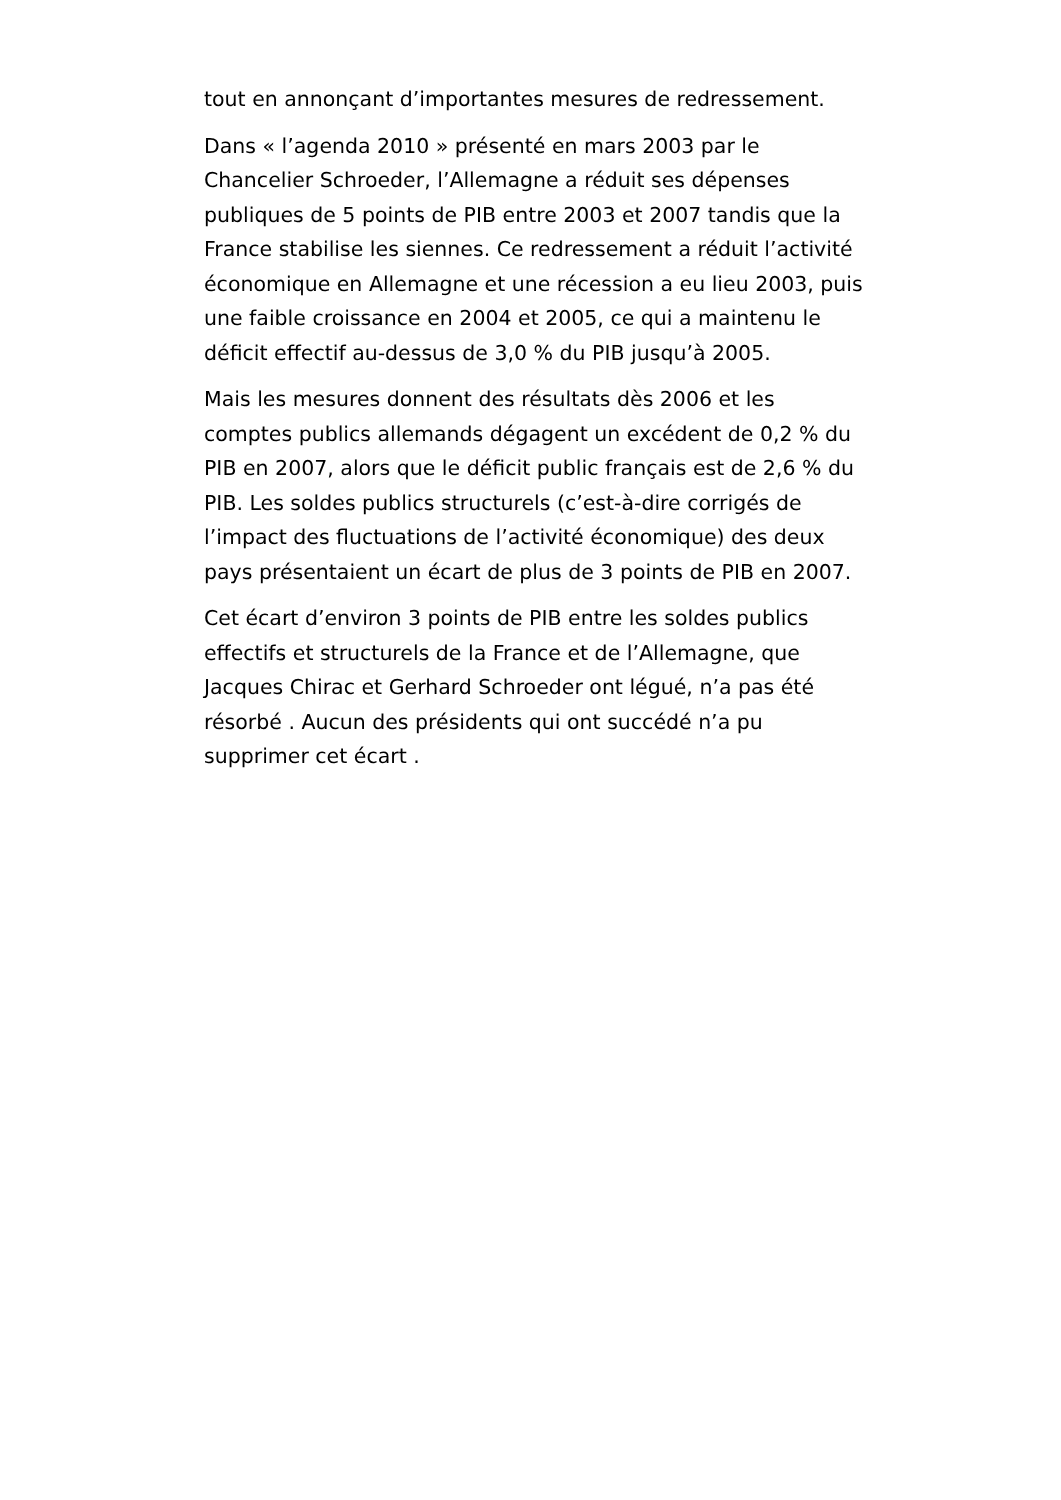tout en annonçant d’importantes mesures de redressement.
Dans « l’agenda 2010 » présenté en mars 2003 par le Chancelier Schroeder, l’Allemagne a réduit ses dépenses publiques de 5 points de PIB entre 2003 et 2007 tandis que la France stabilise les siennes. Ce redressement a réduit l’activité économique en Allemagne et une récession a eu lieu 2003, puis une faible croissance en 2004 et 2005, ce qui a maintenu le déficit effectif au-dessus de 3,0 % du PIB jusqu’à 2005.
Mais les mesures donnent des résultats dès 2006 et les comptes publics allemands dégagent un excédent de 0,2 % du PIB en 2007, alors que le déficit public français est de 2,6 % du PIB. Les soldes publics structurels (c’est-à-dire corrigés de l’impact des fluctuations de l’activité économique) des deux pays présentaient un écart de plus de 3 points de PIB en 2007.
Cet écart d’environ 3 points de PIB entre les soldes publics effectifs et structurels de la France et de l’Allemagne, que Jacques Chirac et Gerhard Schroeder ont légué, n’a pas été résorbé . Aucun des présidents qui ont succédé n’a pu supprimer cet écart .